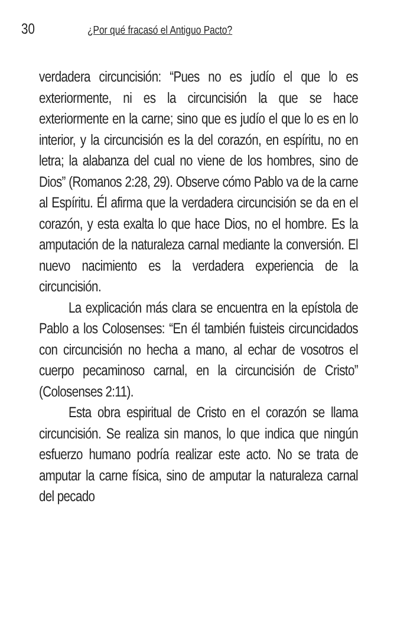30 ¿Por qué fracasó el Antiguo Pacto?
verdadera circuncisión: “Pues no es judío el que lo es exteriormente, ni es la circuncisión la que se hace exteriormente en la carne; sino que es judío el que lo es en lo interior, y la circuncisión es la del corazón, en espíritu, no en letra; la alabanza del cual no viene de los hombres, sino de Dios” (Romanos 2:28, 29). Observe cómo Pablo va de la carne al Espíritu. Él afirma que la verdadera circuncisión se da en el corazón, y esta exalta lo que hace Dios, no el hombre. Es la amputación de la naturaleza carnal mediante la conversión. El nuevo nacimiento es la verdadera experiencia de la circuncisión.
La explicación más clara se encuentra en la epístola de Pablo a los Colosenses: “En él también fuisteis circuncidados con circuncisión no hecha a mano, al echar de vosotros el cuerpo pecaminoso carnal, en la circuncisión de Cristo” (Colosenses 2:11).
Esta obra espiritual de Cristo en el corazón se llama circuncisión. Se realiza sin manos, lo que indica que ningún esfuerzo humano podría realizar este acto. No se trata de amputar la carne física, sino de amputar la naturaleza carnal del pecado